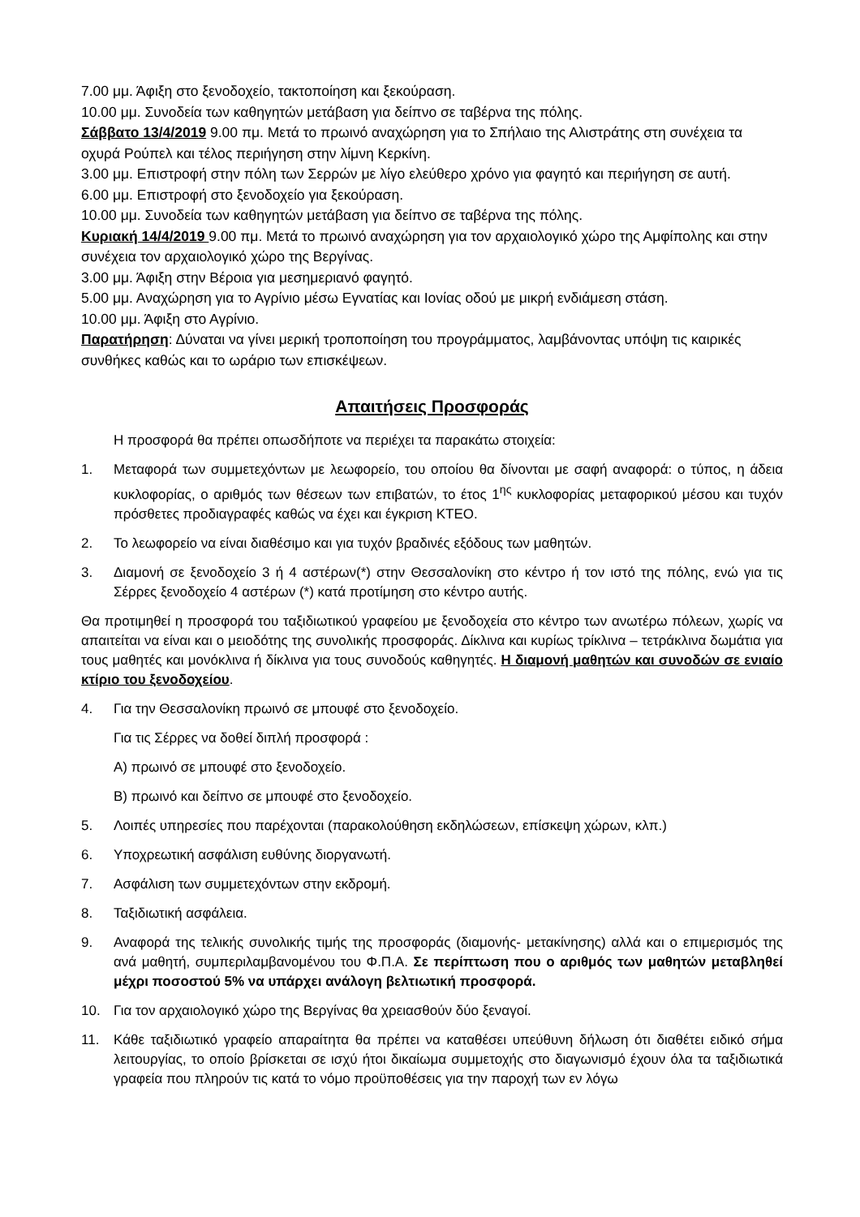7.00 μμ. Άφιξη στο ξενοδοχείο, τακτοποίηση και ξεκούραση.
10.00 μμ. Συνοδεία των καθηγητών μετάβαση για δείπνο σε ταβέρνα της πόλης.
Σάββατο 13/4/2019 9.00 πμ. Μετά το πρωινό αναχώρηση για το Σπήλαιο της Αλιστράτης στη συνέχεια τα οχυρά Ρούπελ και τέλος περιήγηση στην λίμνη Κερκίνη.
3.00 μμ. Επιστροφή στην πόλη των Σερρών με λίγο ελεύθερο χρόνο για φαγητό και περιήγηση σε αυτή.
6.00 μμ. Επιστροφή στο ξενοδοχείο για ξεκούραση.
10.00 μμ. Συνοδεία των καθηγητών μετάβαση για δείπνο σε ταβέρνα της πόλης.
Κυριακή 14/4/2019 9.00 πμ. Μετά το πρωινό αναχώρηση για τον αρχαιολογικό χώρο της Αμφίπολης και στην συνέχεια τον αρχαιολογικό χώρο της Βεργίνας.
3.00 μμ. Άφιξη στην Βέροια για μεσημεριανό φαγητό.
5.00 μμ. Αναχώρηση για το Αγρίνιο μέσω Εγνατίας και Ιονίας οδού με μικρή ενδιάμεση στάση.
10.00 μμ. Άφιξη στο Αγρίνιο.
Παρατήρηση: Δύναται να γίνει μερική τροποποίηση του προγράμματος, λαμβάνοντας υπόψη τις καιρικές συνθήκες καθώς και το ωράριο των επισκέψεων.
Απαιτήσεις Προσφοράς
Η προσφορά θα πρέπει οπωσδήποτε να περιέχει τα παρακάτω στοιχεία:
1. Μεταφορά των συμμετεχόντων με λεωφορείο, του οποίου θα δίνονται με σαφή αναφορά: ο τύπος, η άδεια κυκλοφορίας, ο αριθμός των θέσεων των επιβατών, το έτος 1<sup>ης</sup> κυκλοφορίας μεταφορικού μέσου και τυχόν πρόσθετες προδιαγραφές καθώς να έχει και έγκριση ΚΤΕΟ.
2. Το λεωφορείο να είναι διαθέσιμο και για τυχόν βραδινές εξόδους των μαθητών.
3. Διαμονή σε ξενοδοχείο 3 ή 4 αστέρων(*) στην Θεσσαλονίκη στο κέντρο ή τον ιστό της πόλης, ενώ για τις Σέρρες ξενοδοχείο 4 αστέρων (*) κατά προτίμηση στο κέντρο αυτής.
Θα προτιμηθεί η προσφορά του ταξιδιωτικού γραφείου με ξενοδοχεία στο κέντρο των ανωτέρω πόλεων, χωρίς να απαιτείται να είναι και ο μειοδότης της συνολικής προσφοράς. Δίκλινα και κυρίως τρίκλινα – τετράκλινα δωμάτια για τους μαθητές και μονόκλινα ή δίκλινα για τους συνοδούς καθηγητές. Η διαμονή μαθητών και συνοδών σε ενιαίο κτίριο του ξενοδοχείου.
4. Για την Θεσσαλονίκη πρωινό σε μπουφέ στο ξενοδοχείο.
Για τις Σέρρες να δοθεί διπλή προσφορά :
Α) πρωινό σε μπουφέ στο ξενοδοχείο.
Β) πρωινό και δείπνο σε μπουφέ στο ξενοδοχείο.
5. Λοιπές υπηρεσίες που παρέχονται (παρακολούθηση εκδηλώσεων, επίσκεψη χώρων, κλπ.)
6. Υποχρεωτική ασφάλιση ευθύνης διοργανωτή.
7. Ασφάλιση των συμμετεχόντων στην εκδρομή.
8. Ταξιδιωτική ασφάλεια.
9. Αναφορά της τελικής συνολικής τιμής της προσφοράς (διαμονής- μετακίνησης) αλλά και ο επιμερισμός της ανά μαθητή, συμπεριλαμβανομένου του Φ.Π.Α. Σε περίπτωση που ο αριθμός των μαθητών μεταβληθεί μέχρι ποσοστού 5% να υπάρχει ανάλογη βελτιωτική προσφορά.
10. Για τον αρχαιολογικό χώρο της Βεργίνας θα χρειασθούν δύο ξεναγοί.
11. Κάθε ταξιδιωτικό γραφείο απαραίτητα θα πρέπει να καταθέσει υπεύθυνη δήλωση ότι διαθέτει ειδικό σήμα λειτουργίας, το οποίο βρίσκεται σε ισχύ ήτοι δικαίωμα συμμετοχής στο διαγωνισμό έχουν όλα τα ταξιδιωτικά γραφεία που πληρούν τις κατά το νόμο προϋποθέσεις για την παροχή των εν λόγω